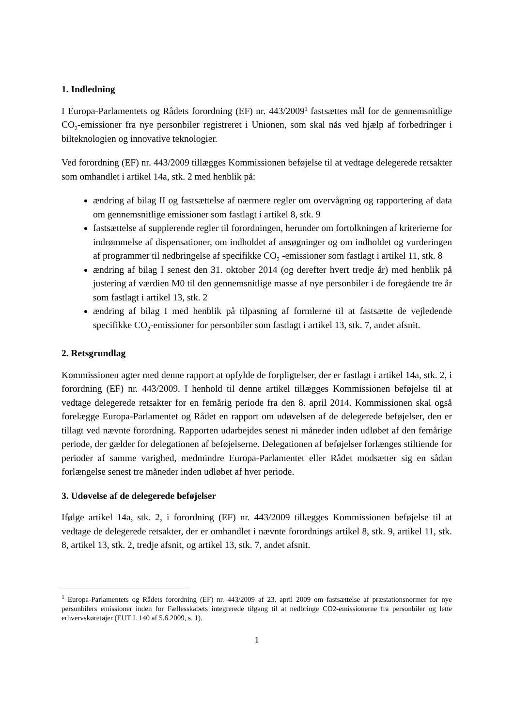1. Indledning
I Europa-Parlamentets og Rådets forordning (EF) nr. 443/2009<sup>1</sup> fastsættes mål for de gennemsnitlige CO<sub>2</sub>-emissioner fra nye personbiler registreret i Unionen, som skal nås ved hjælp af forbedringer i bilteknologien og innovative teknologier.
Ved forordning (EF) nr. 443/2009 tillægges Kommissionen beføjelse til at vedtage delegerede retsakter som omhandlet i artikel 14a, stk. 2 med henblik på:
ændring af bilag II og fastsættelse af nærmere regler om overvågning og rapportering af data om gennemsnitlige emissioner som fastlagt i artikel 8, stk. 9
fastsættelse af supplerende regler til forordningen, herunder om fortolkningen af kriterierne for indrømmelse af dispensationer, om indholdet af ansøgninger og om indholdet og vurderingen af programmer til nedbringelse af specifikke CO<sub>2</sub> -emissioner som fastlagt i artikel 11, stk. 8
ændring af bilag I senest den 31. oktober 2014 (og derefter hvert tredje år) med henblik på justering af værdien M0 til den gennemsnitlige masse af nye personbiler i de foregående tre år som fastlagt i artikel 13, stk. 2
ændring af bilag I med henblik på tilpasning af formlerne til at fastsætte de vejledende specifikke CO<sub>2</sub>-emissioner for personbiler som fastlagt i artikel 13, stk. 7, andet afsnit.
2. Retsgrundlag
Kommissionen agter med denne rapport at opfylde de forpligtelser, der er fastlagt i artikel 14a, stk. 2, i forordning (EF) nr. 443/2009. I henhold til denne artikel tillægges Kommissionen beføjelse til at vedtage delegerede retsakter for en femårig periode fra den 8. april 2014. Kommissionen skal også forelægge Europa-Parlamentet og Rådet en rapport om udøvelsen af de delegerede beføjelser, den er tillagt ved nævnte forordning. Rapporten udarbejdes senest ni måneder inden udløbet af den femårige periode, der gælder for delegationen af beføjelserne. Delegationen af beføjelser forlænges stiltiende for perioder af samme varighed, medmindre Europa-Parlamentet eller Rådet modsætter sig en sådan forlængelse senest tre måneder inden udløbet af hver periode.
3. Udøvelse af de delegerede beføjelser
Ifølge artikel 14a, stk. 2, i forordning (EF) nr. 443/2009 tillægges Kommissionen beføjelse til at vedtage de delegerede retsakter, der er omhandlet i nævnte forordnings artikel 8, stk. 9, artikel 11, stk. 8, artikel 13, stk. 2, tredje afsnit, og artikel 13, stk. 7, andet afsnit.
<sup>1</sup> Europa-Parlamentets og Rådets forordning (EF) nr. 443/2009 af 23. april 2009 om fastsættelse af præstationsnormer for nye personbilers emissioner inden for Fællesskabets integrerede tilgang til at nedbringe CO2-emissionerne fra personbiler og lette erhvervskøretøjer (EUT L 140 af 5.6.2009, s. 1).
1